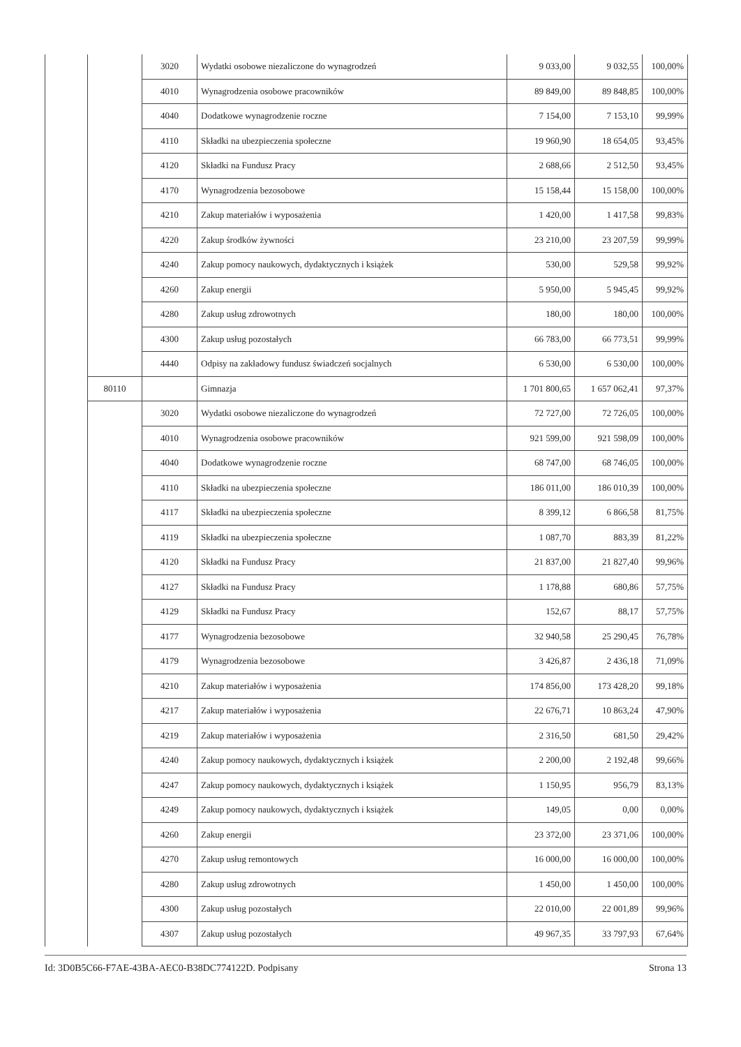| | | 3020 | Wydatki osobowe niezaliczone do wynagrodzeń | 9 033,00 | 9 032,55 | 100,00% |
| | | 4010 | Wynagrodzenia osobowe pracowników | 89 849,00 | 89 848,85 | 100,00% |
| | | 4040 | Dodatkowe wynagrodzenie roczne | 7 154,00 | 7 153,10 | 99,99% |
| | | 4110 | Składki na ubezpieczenia społeczne | 19 960,90 | 18 654,05 | 93,45% |
| | | 4120 | Składki na Fundusz Pracy | 2 688,66 | 2 512,50 | 93,45% |
| | | 4170 | Wynagrodzenia bezosobowe | 15 158,44 | 15 158,00 | 100,00% |
| | | 4210 | Zakup materiałów i wyposażenia | 1 420,00 | 1 417,58 | 99,83% |
| | | 4220 | Zakup środków żywności | 23 210,00 | 23 207,59 | 99,99% |
| | | 4240 | Zakup pomocy naukowych, dydaktycznych i książek | 530,00 | 529,58 | 99,92% |
| | | 4260 | Zakup energii | 5 950,00 | 5 945,45 | 99,92% |
| | | 4280 | Zakup usług zdrowotnych | 180,00 | 180,00 | 100,00% |
| | | 4300 | Zakup usług pozostałych | 66 783,00 | 66 773,51 | 99,99% |
| | | 4440 | Odpisy na zakładowy fundusz świadczeń socjalnych | 6 530,00 | 6 530,00 | 100,00% |
| | 80110 | | Gimnazja | 1 701 800,65 | 1 657 062,41 | 97,37% |
| | | 3020 | Wydatki osobowe niezaliczone do wynagrodzeń | 72 727,00 | 72 726,05 | 100,00% |
| | | 4010 | Wynagrodzenia osobowe pracowników | 921 599,00 | 921 598,09 | 100,00% |
| | | 4040 | Dodatkowe wynagrodzenie roczne | 68 747,00 | 68 746,05 | 100,00% |
| | | 4110 | Składki na ubezpieczenia społeczne | 186 011,00 | 186 010,39 | 100,00% |
| | | 4117 | Składki na ubezpieczenia społeczne | 8 399,12 | 6 866,58 | 81,75% |
| | | 4119 | Składki na ubezpieczenia społeczne | 1 087,70 | 883,39 | 81,22% |
| | | 4120 | Składki na Fundusz Pracy | 21 837,00 | 21 827,40 | 99,96% |
| | | 4127 | Składki na Fundusz Pracy | 1 178,88 | 680,86 | 57,75% |
| | | 4129 | Składki na Fundusz Pracy | 152,67 | 88,17 | 57,75% |
| | | 4177 | Wynagrodzenia bezosobowe | 32 940,58 | 25 290,45 | 76,78% |
| | | 4179 | Wynagrodzenia bezosobowe | 3 426,87 | 2 436,18 | 71,09% |
| | | 4210 | Zakup materiałów i wyposażenia | 174 856,00 | 173 428,20 | 99,18% |
| | | 4217 | Zakup materiałów i wyposażenia | 22 676,71 | 10 863,24 | 47,90% |
| | | 4219 | Zakup materiałów i wyposażenia | 2 316,50 | 681,50 | 29,42% |
| | | 4240 | Zakup pomocy naukowych, dydaktycznych i książek | 2 200,00 | 2 192,48 | 99,66% |
| | | 4247 | Zakup pomocy naukowych, dydaktycznych i książek | 1 150,95 | 956,79 | 83,13% |
| | | 4249 | Zakup pomocy naukowych, dydaktycznych i książek | 149,05 | 0,00 | 0,00% |
| | | 4260 | Zakup energii | 23 372,00 | 23 371,06 | 100,00% |
| | | 4270 | Zakup usług remontowych | 16 000,00 | 16 000,00 | 100,00% |
| | | 4280 | Zakup usług zdrowotnych | 1 450,00 | 1 450,00 | 100,00% |
| | | 4300 | Zakup usług pozostałych | 22 010,00 | 22 001,89 | 99,96% |
| | | 4307 | Zakup usług pozostałych | 49 967,35 | 33 797,93 | 67,64% |
Id: 3D0B5C66-F7AE-43BA-AEC0-B38DC774122D. Podpisany Strona 13